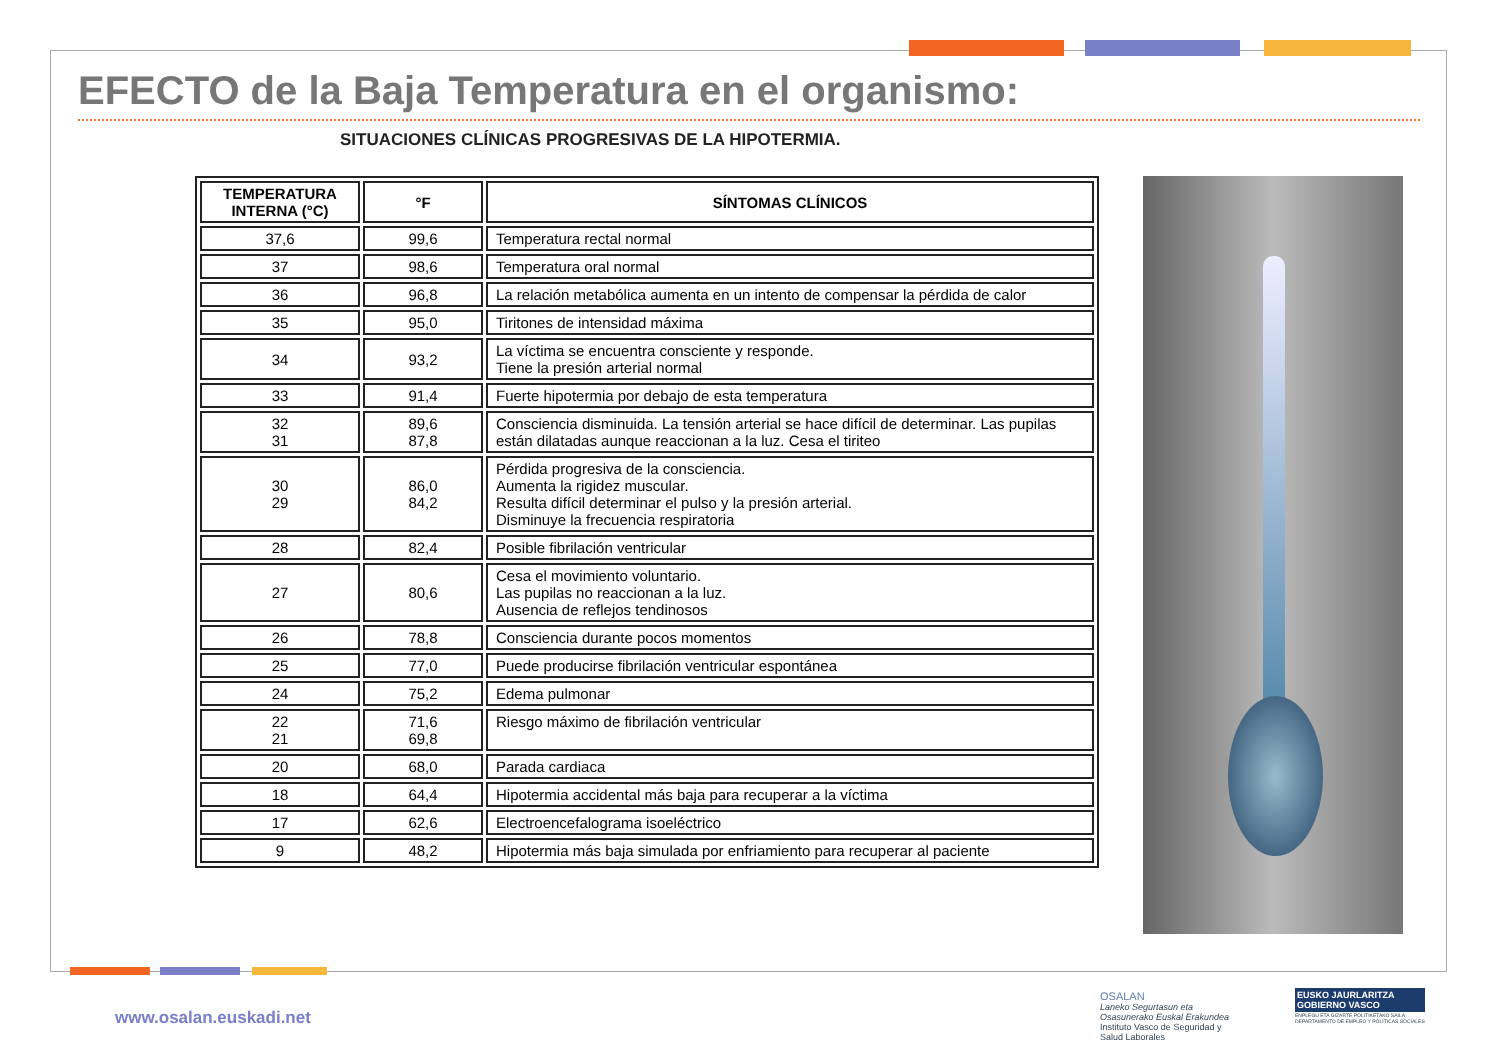EFECTO de la Baja Temperatura en el organismo:
SITUACIONES CLÍNICAS PROGRESIVAS DE LA HIPOTERMIA.
| TEMPERATURA INTERNA (°C) | °F | SÍNTOMAS CLÍNICOS |
| --- | --- | --- |
| 37,6 | 99,6 | Temperatura rectal normal |
| 37 | 98,6 | Temperatura oral normal |
| 36 | 96,8 | La relación metabólica aumenta en un intento de compensar la pérdida de calor |
| 35 | 95,0 | Tiritones de intensidad máxima |
| 34 | 93,2 | La víctima se encuentra consciente y responde. Tiene la presión arterial normal |
| 33 | 91,4 | Fuerte hipotermia por debajo de esta temperatura |
| 32 31 | 89,6 87,8 | Consciencia disminuida. La tensión arterial se hace difícil de determinar. Las pupilas están dilatadas aunque reaccionan a la luz. Cesa el tiriteo |
| 30 29 | 86,0 84,2 | Pérdida progresiva de la consciencia. Aumenta la rigidez muscular. Resulta difícil determinar el pulso y la presión arterial. Disminuye la frecuencia respiratoria |
| 28 | 82,4 | Posible fibrilación ventricular |
| 27 | 80,6 | Cesa el movimiento voluntario. Las pupilas no reaccionan a la luz. Ausencia de reflejos tendinosos |
| 26 | 78,8 | Consciencia durante pocos momentos |
| 25 | 77,0 | Puede producirse fibrilación ventricular espontánea |
| 24 | 75,2 | Edema pulmonar |
| 22 21 | 71,6 69,8 | Riesgo máximo de fibrilación ventricular |
| 20 | 68,0 | Parada cardiaca |
| 18 | 64,4 | Hipotermia accidental más baja para recuperar a la víctima |
| 17 | 62,6 | Electroencefalograma isoeléctrico |
| 9 | 48,2 | Hipotermia más baja simulada por enfriamiento para recuperar al paciente |
www.osalan.euskadi.net
OSALAN
Laneko Segurtasun eta
Osasunerako Euskal Erakundea
Instituto Vasco de Seguridad y
Salud Laborales
EUSKO JAURLARITZA
GOBIERNO VASCO
ENPLEGU ETA GIZARTE POLITIKETAKO SAILA
DEPARTAMENTO DE EMPLEO Y POLÍTICAS SOCIALES